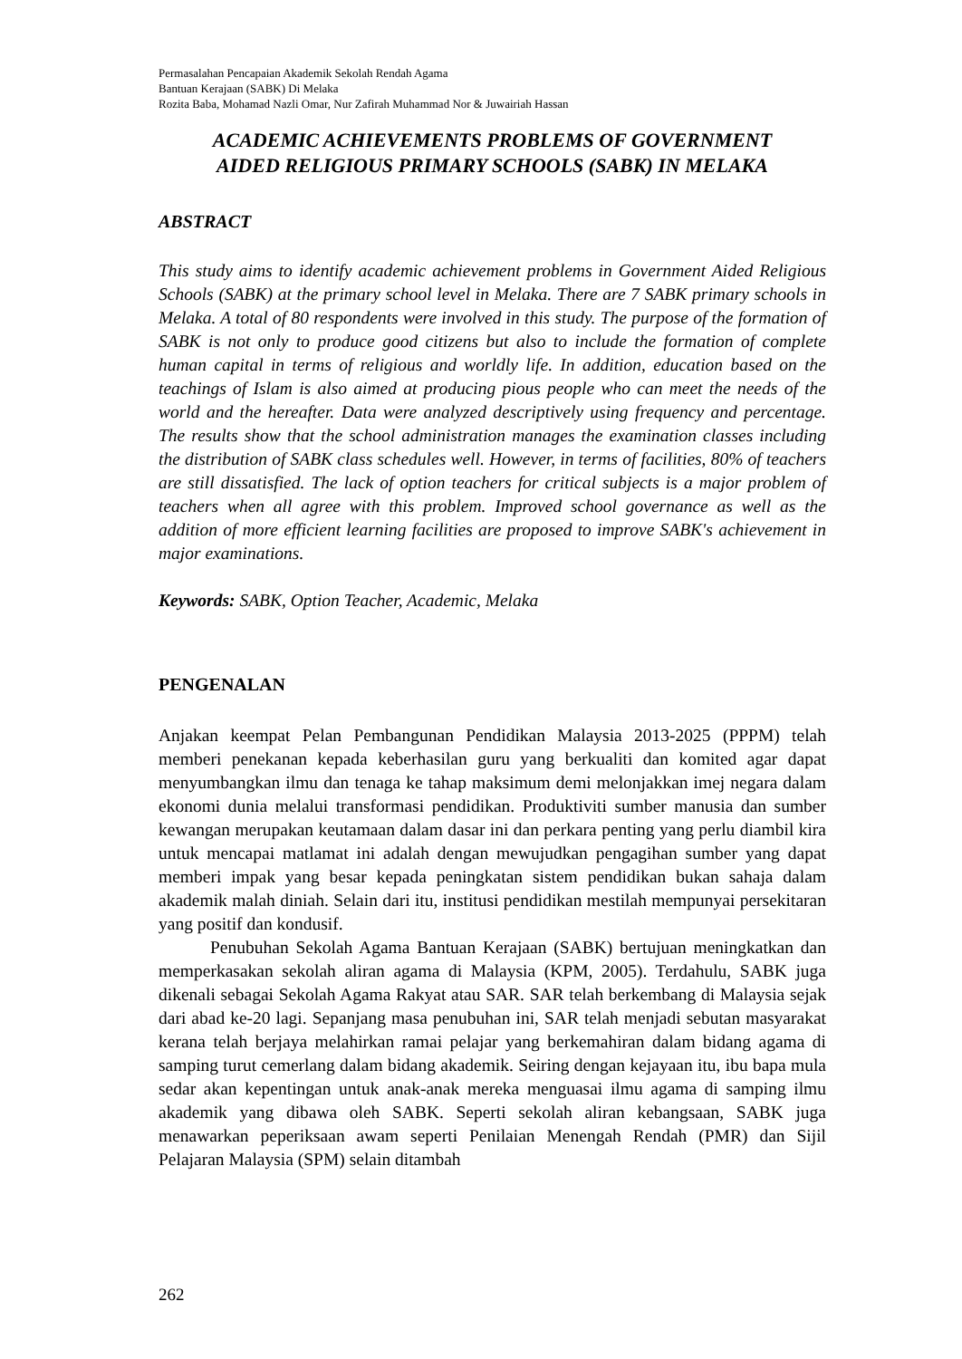Permasalahan Pencapaian Akademik Sekolah Rendah Agama
Bantuan Kerajaan (SABK) Di Melaka
Rozita Baba, Mohamad Nazli Omar, Nur Zafirah Muhammad Nor & Juwairiah Hassan
ACADEMIC ACHIEVEMENTS PROBLEMS OF GOVERNMENT
AIDED RELIGIOUS PRIMARY SCHOOLS (SABK) IN MELAKA
ABSTRACT
This study aims to identify academic achievement problems in Government Aided Religious Schools (SABK) at the primary school level in Melaka. There are 7 SABK primary schools in Melaka. A total of 80 respondents were involved in this study. The purpose of the formation of SABK is not only to produce good citizens but also to include the formation of complete human capital in terms of religious and worldly life. In addition, education based on the teachings of Islam is also aimed at producing pious people who can meet the needs of the world and the hereafter. Data were analyzed descriptively using frequency and percentage. The results show that the school administration manages the examination classes including the distribution of SABK class schedules well. However, in terms of facilities, 80% of teachers are still dissatisfied. The lack of option teachers for critical subjects is a major problem of teachers when all agree with this problem. Improved school governance as well as the addition of more efficient learning facilities are proposed to improve SABK's achievement in major examinations.
Keywords: SABK, Option Teacher, Academic, Melaka
PENGENALAN
Anjakan keempat Pelan Pembangunan Pendidikan Malaysia 2013-2025 (PPPM) telah memberi penekanan kepada keberhasilan guru yang berkualiti dan komited agar dapat menyumbangkan ilmu dan tenaga ke tahap maksimum demi melonjakkan imej negara dalam ekonomi dunia melalui transformasi pendidikan. Produktiviti sumber manusia dan sumber kewangan merupakan keutamaan dalam dasar ini dan perkara penting yang perlu diambil kira untuk mencapai matlamat ini adalah dengan mewujudkan pengagihan sumber yang dapat memberi impak yang besar kepada peningkatan sistem pendidikan bukan sahaja dalam akademik malah diniah. Selain dari itu, institusi pendidikan mestilah mempunyai persekitaran yang positif dan kondusif.
Penubuhan Sekolah Agama Bantuan Kerajaan (SABK) bertujuan meningkatkan dan memperkasakan sekolah aliran agama di Malaysia (KPM, 2005). Terdahulu, SABK juga dikenali sebagai Sekolah Agama Rakyat atau SAR. SAR telah berkembang di Malaysia sejak dari abad ke-20 lagi. Sepanjang masa penubuhan ini, SAR telah menjadi sebutan masyarakat kerana telah berjaya melahirkan ramai pelajar yang berkemahiran dalam bidang agama di samping turut cemerlang dalam bidang akademik. Seiring dengan kejayaan itu, ibu bapa mula sedar akan kepentingan untuk anak-anak mereka menguasai ilmu agama di samping ilmu akademik yang dibawa oleh SABK. Seperti sekolah aliran kebangsaan, SABK juga menawarkan peperiksaan awam seperti Penilaian Menengah Rendah (PMR) dan Sijil Pelajaran Malaysia (SPM) selain ditambah
262